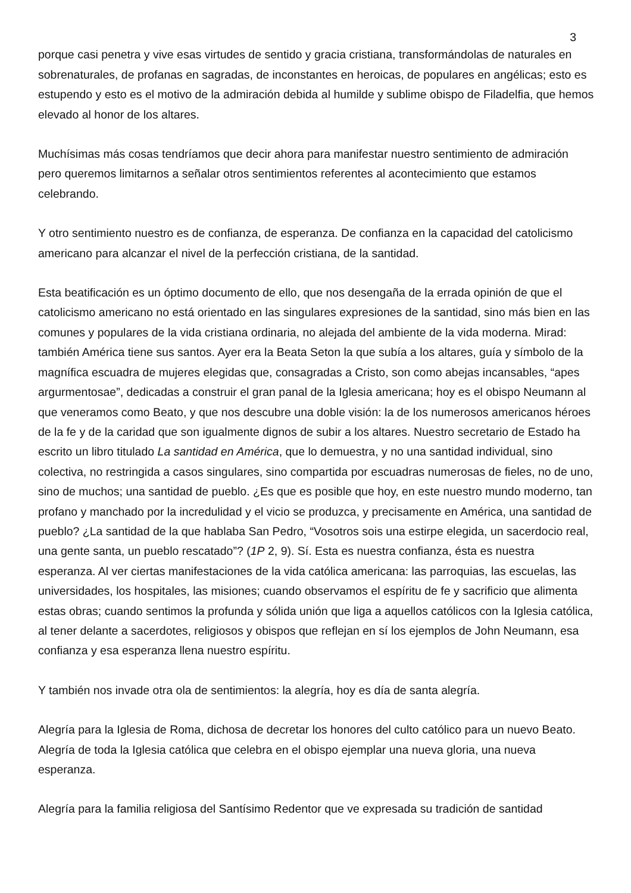3
porque casi penetra y vive esas virtudes de sentido y gracia cristiana, transformándolas de naturales en sobrenaturales, de profanas en sagradas, de inconstantes en heroicas, de populares en angélicas; esto es estupendo y esto es el motivo de la admiración debida al humilde y sublime obispo de Filadelfia, que hemos elevado al honor de los altares.
Muchísimas más cosas tendríamos que decir ahora para manifestar nuestro sentimiento de admiración pero queremos limitarnos a señalar otros sentimientos referentes al acontecimiento que estamos celebrando.
Y otro sentimiento nuestro es de confianza, de esperanza. De confianza en la capacidad del catolicismo americano para alcanzar el nivel de la perfección cristiana, de la santidad.
Esta beatificación es un óptimo documento de ello, que nos desengaña de la errada opinión de que el catolicismo americano no está orientado en las singulares expresiones de la santidad, sino más bien en las comunes y populares de la vida cristiana ordinaria, no alejada del ambiente de la vida moderna. Mirad: también América tiene sus santos. Ayer era la Beata Seton la que subía a los altares, guía y símbolo de la magnífica escuadra de mujeres elegidas que, consagradas a Cristo, son como abejas incansables, “apes argurmentosae”, dedicadas a construir el gran panal de la Iglesia americana; hoy es el obispo Neumann al que veneramos como Beato, y que nos descubre una doble visión: la de los numerosos americanos héroes de la fe y de la caridad que son igualmente dignos de subir a los altares. Nuestro secretario de Estado ha escrito un libro titulado La santidad en América, que lo demuestra, y no una santidad individual, sino colectiva, no restringida a casos singulares, sino compartida por escuadras numerosas de fieles, no de uno, sino de muchos; una santidad de pueblo. ¿Es que es posible que hoy, en este nuestro mundo moderno, tan profano y manchado por la incredulidad y el vicio se produzca, y precisamente en América, una santidad de pueblo? ¿La santidad de la que hablaba San Pedro, “Vosotros sois una estirpe elegida, un sacerdocio real, una gente santa, un pueblo rescatado”? (1P 2, 9). Sí. Esta es nuestra confianza, ésta es nuestra esperanza. Al ver ciertas manifestaciones de la vida católica americana: las parroquias, las escuelas, las universidades, los hospitales, las misiones; cuando observamos el espíritu de fe y sacrificio que alimenta estas obras; cuando sentimos la profunda y sólida unión que liga a aquellos católicos con la Iglesia católica, al tener delante a sacerdotes, religiosos y obispos que reflejan en sí los ejemplos de John Neumann, esa confianza y esa esperanza llena nuestro espíritu.
Y también nos invade otra ola de sentimientos: la alegría, hoy es día de santa alegría.
Alegría para la Iglesia de Roma, dichosa de decretar los honores del culto católico para un nuevo Beato. Alegría de toda la Iglesia católica que celebra en el obispo ejemplar una nueva gloria, una nueva esperanza.
Alegría para la familia religiosa del Santísimo Redentor que ve expresada su tradición de santidad